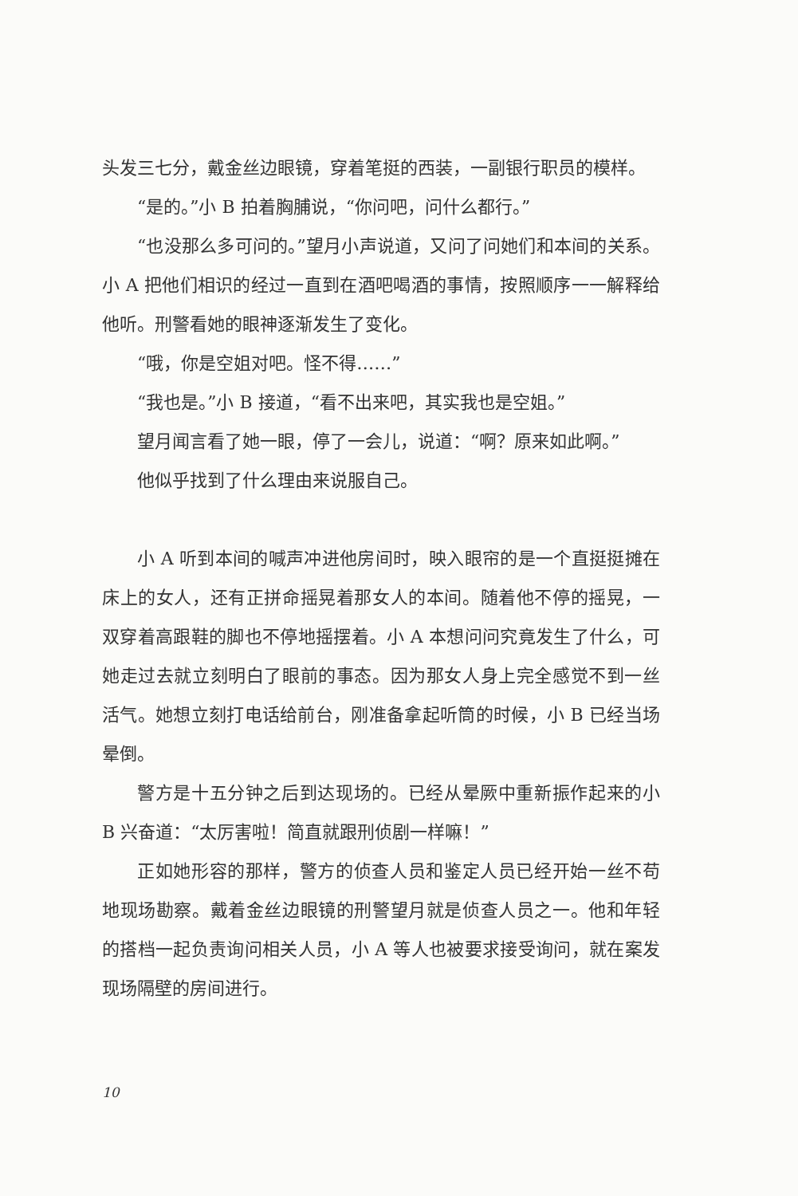头发三七分，戴金丝边眼镜，穿着笔挺的西装，一副银行职员的模样。
“是的。”小 B 拍着胸脯说，“你问吧，问什么都行。”
“也没那么多可问的。”望月小声说道，又问了问她们和本间的关系。小 A 把他们相识的经过一直到在酒吧喝酒的事情，按照顺序一一解释给他听。刑警看她的眼神逐渐发生了变化。
“哦，你是空姐对吧。怪不得……”
“我也是。”小 B 接道，“看不出来吧，其实我也是空姐。”
望月闻言看了她一眼，停了一会儿，说道：“啊？原来如此啊。”
他似乎找到了什么理由来说服自己。
小 A 听到本间的喊声冲进他房间时，映入眼帘的是一个直挺挺摊在床上的女人，还有正拼命摇晃着那女人的本间。随着他不停的摇晃，一双穿着高跟鞋的脚也不停地摇摆着。小 A 本想问问究竟发生了什么，可她走过去就立刻明白了眼前的事态。因为那女人身上完全感觉不到一丝活气。她想立刻打电话给前台，刚准备拿起听筒的时候，小 B 已经当场晕倒。
警方是十五分钟之后到达现场的。已经从晕厥中重新振作起来的小 B 兴奋道：“太厉害啦！简直就跟刑侦剧一样嘛！”
正如她形容的那样，警方的侦查人员和鉴定人员已经开始一丝不苟地现场勘察。戴着金丝边眼镜的刑警望月就是侦查人员之一。他和年轻的搭档一起负责询问相关人员，小 A 等人也被要求接受询问，就在案发现场隔壁的房间进行。
10